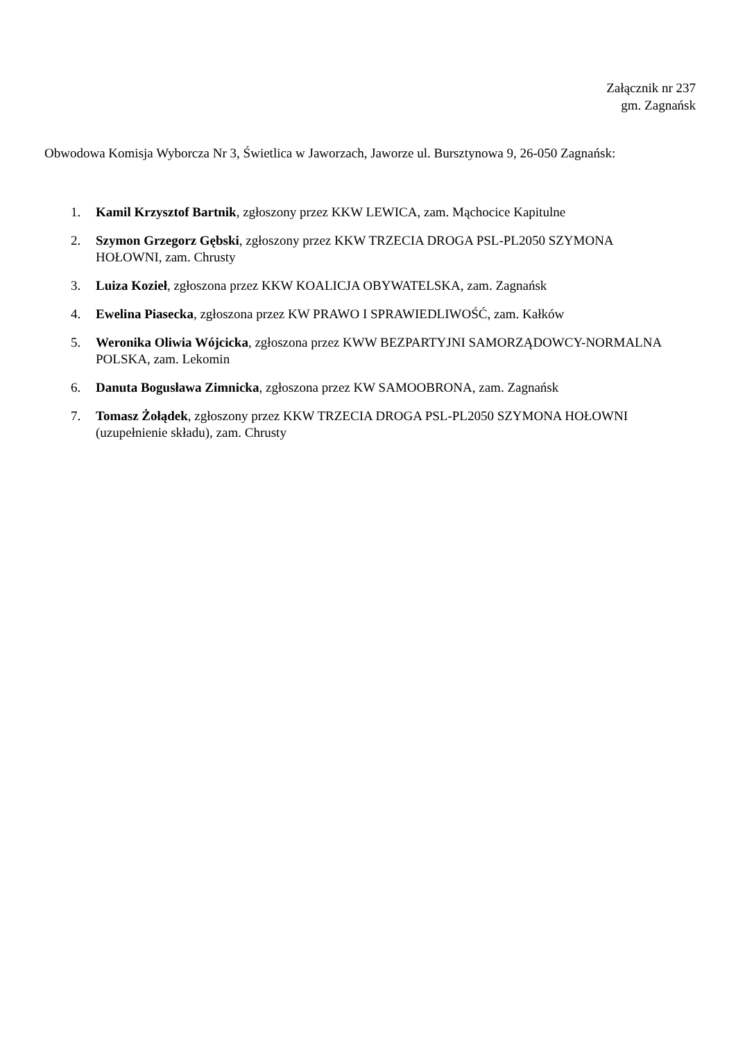Załącznik nr 237
gm. Zagnańsk
Obwodowa Komisja Wyborcza Nr 3, Świetlica w Jaworzach, Jaworze ul. Bursztynowa 9, 26-050 Zagnańsk:
1. Kamil Krzysztof Bartnik, zgłoszony przez KKW LEWICA, zam. Mąchocice Kapitulne
2. Szymon Grzegorz Gębski, zgłoszony przez KKW TRZECIA DROGA PSL-PL2050 SZYMONA HOŁOWNI, zam. Chrusty
3. Luiza Kozieł, zgłoszona przez KKW KOALICJA OBYWATELSKA, zam. Zagnańsk
4. Ewelina Piasecka, zgłoszona przez KW PRAWO I SPRAWIEDLIWOŚĆ, zam. Kałków
5. Weronika Oliwia Wójcicka, zgłoszona przez KWW BEZPARTYJNI SAMORZĄDOWCY-NORMALNA POLSKA, zam. Lekomin
6. Danuta Bogusława Zimnicka, zgłoszona przez KW SAMOOBRONA, zam. Zagnańsk
7. Tomasz Żołądek, zgłoszony przez KKW TRZECIA DROGA PSL-PL2050 SZYMONA HOŁOWNI (uzupełnienie składu), zam. Chrusty